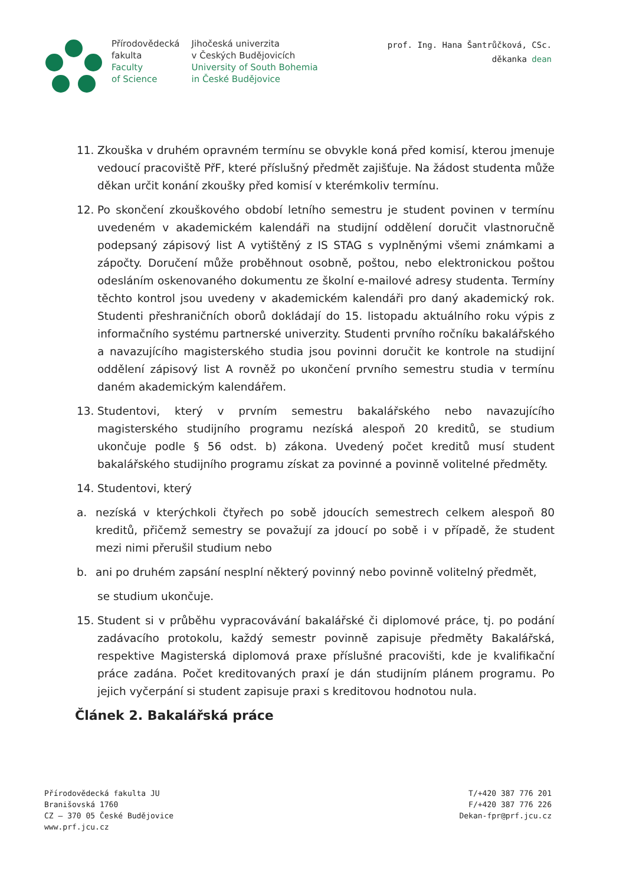Přírodovědecká
fakulta
Faculty
of Science
Jihočeská univerzita
v Českých Budějovicích
University of South Bohemia
in České Budějovice
prof. Ing. Hana Šantrůčková, CSc.
děkanka dean
11. Zkouška v druhém opravném termínu se obvykle koná před komisí, kterou jmenuje vedoucí pracoviště PřF, které příslušný předmět zajišťuje. Na žádost studenta může děkan určit konání zkoušky před komisí v kterémkoliv termínu.
12. Po skončení zkouškového období letního semestru je student povinen v termínu uvedeném v akademickém kalendáři na studijní oddělení doručit vlastnoručně podepsaný zápisový list A vytištěný z IS STAG s vyplněnými všemi známkami a zápočty. Doručení může proběhnout osobně, poštou, nebo elektronickou poštou odesláním oskenovaného dokumentu ze školní e-mailové adresy studenta. Termíny těchto kontrol jsou uvedeny v akademickém kalendáři pro daný akademický rok. Studenti přeshraničních oborů dokládají do 15. listopadu aktuálního roku výpis z informačního systému partnerské univerzity. Studenti prvního ročníku bakalářského a navazujícího magisterského studia jsou povinni doručit ke kontrole na studijní oddělení zápisový list A rovněž po ukončení prvního semestru studia v termínu daném akademickým kalendářem.
13. Studentovi, který v prvním semestru bakalářského nebo navazujícího magisterského studijního programu nezíská alespoň 20 kreditů, se studium ukončuje podle § 56 odst. b) zákona. Uvedený počet kreditů musí student bakalářského studijního programu získat za povinné a povinně volitelné předměty.
14. Studentovi, který
a. nezíská v kterýchkoli čtyřech po sobě jdoucích semestrech celkem alespoň 80 kreditů, přičemž semestry se považují za jdoucí po sobě i v případě, že student mezi nimi přerušil studium nebo
b. ani po druhém zapsání nesplní některý povinný nebo povinně volitelný předmět,
se studium ukončuje.
15. Student si v průběhu vypracovávání bakalářské či diplomové práce, tj. po podání zadávacího protokolu, každý semestr povinně zapisuje předměty Bakalářská, respektive Magisterská diplomová praxe příslušné pracovišti, kde je kvalifikační práce zadána. Počet kreditovaných praxí je dán studijním plánem programu. Po jejich vyčerpání si student zapisuje praxi s kreditovou hodnotou nula.
Článek 2. Bakalářská práce
Přírodovědecká fakulta JU
Branišovská 1760
CZ – 370 05 České Budějovice
www.prf.jcu.cz
T/+420 387 776 201
F/+420 387 776 226
Dekan-fpr@prf.jcu.cz